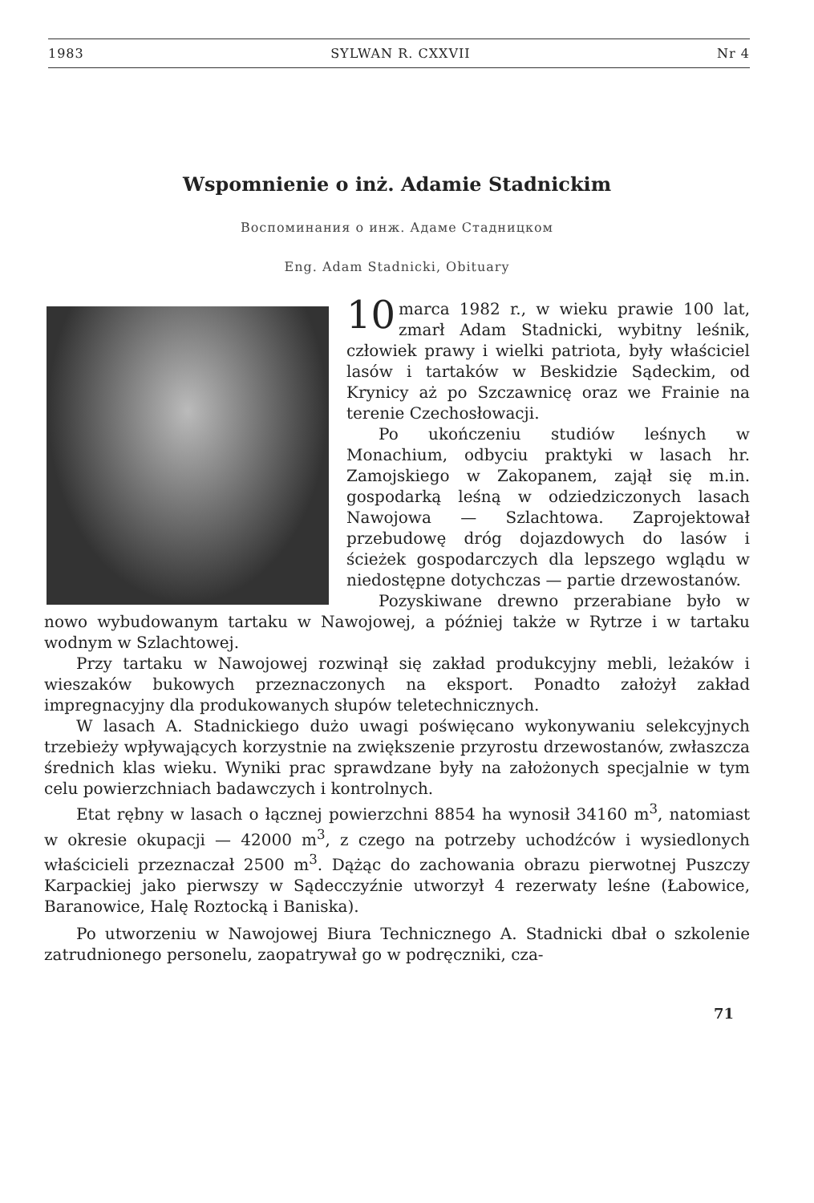1983 SYLWAN R. CXXVII Nr 4
Wspomnienie o inż. Adamie Stadnickim
Воспоминания о инж. Адаме Стадницком
Eng. Adam Stadnicki, Obituary
10 marca 1982 r., w wieku prawie 100 lat, zmarł Adam Stadnicki, wybitny leśnik, człowiek prawy i wielki patriota, były właściciel lasów i tartaków w Beskidzie Sądeckim, od Krynicy aż po Szczawnicę oraz we Frainie na terenie Czechosłowacji.
Po ukończeniu studiów leśnych w Monachium, odbyciu praktyki w lasach hr. Zamojskiego w Zakopanem, zajął się m.in. gospodarką leśną w odziedziczonych lasach Nawojowa — Szlachtowa. Zaprojektował przebudowę dróg dojazdowych do lasów i ścieżek gospodarczych dla lepszego wglądu w niedostępne dotychczas — partie drzewostanów.
Pozyskiwane drewno przerabiane było w nowo wybudowanym tartaku w Nawojowej, a później także w Rytrze i w tartaku wodnym w Szlachtowej.
Przy tartaku w Nawojowej rozwinął się zakład produkcyjny mebli, leżaków i wieszaków bukowych przeznaczonych na eksport. Ponadto założył zakład impregnacyjny dla produkowanych słupów teletechnicznych.
W lasach A. Stadnickiego dużo uwagi poświęcano wykonywaniu selekcyjnych trzebieży wpływających korzystnie na zwiększenie przyrostu drzewostanów, zwłaszcza średnich klas wieku. Wyniki prac sprawdzane były na założonych specjalnie w tym celu powierzchniach badawczych i kontrolnych.
Etat rębny w lasach o łącznej powierzchni 8854 ha wynosił 34160 m<sup>3</sup>, natomiast w okresie okupacji — 42000 m<sup>3</sup>, z czego na potrzeby uchodźców i wysiedlonych właścicieli przeznaczał 2500 m<sup>3</sup>. Dążąc do zachowania obrazu pierwotnej Puszczy Karpackiej jako pierwszy w Sądecczyźnie utworzył 4 rezerwaty leśne (Łabowice, Baranowice, Halę Roztocką i Baniska).
Po utworzeniu w Nawojowej Biura Technicznego A. Stadnicki dbał o szkolenie zatrudnionego personelu, zaopatrywał go w podręczniki, cza-
71